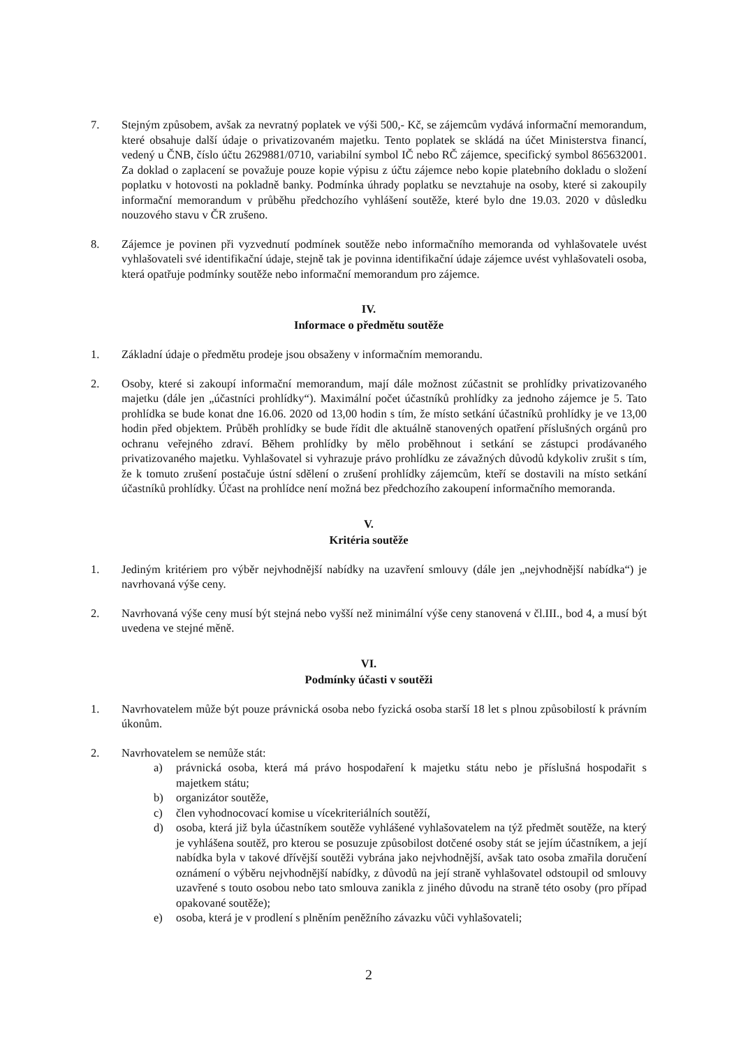7. Stejným způsobem, avšak za nevratný poplatek ve výši 500,- Kč, se zájemcům vydává informační memorandum, které obsahuje další údaje o privatizovaném majetku. Tento poplatek se skládá na účet Ministerstva financí, vedený u ČNB, číslo účtu 2629881/0710, variabilní symbol IČ nebo RČ zájemce, specifický symbol 865632001. Za doklad o zaplacení se považuje pouze kopie výpisu z účtu zájemce nebo kopie platebního dokladu o složení poplatku v hotovosti na pokladně banky. Podmínka úhrady poplatku se nevztahuje na osoby, které si zakoupily informační memorandum v průběhu předchozího vyhlášení soutěže, které bylo dne 19.03. 2020 v důsledku nouzového stavu v ČR zrušeno.
8. Zájemce je povinen při vyzvednutí podmínek soutěže nebo informačního memoranda od vyhlašovatele uvést vyhlašovateli své identifikační údaje, stejně tak je povinna identifikační údaje zájemce uvést vyhlašovateli osoba, která opatřuje podmínky soutěže nebo informační memorandum pro zájemce.
IV.
Informace o předmětu soutěže
1. Základní údaje o předmětu prodeje jsou obsaženy v informačním memorandu.
2. Osoby, které si zakoupí informační memorandum, mají dále možnost zúčastnit se prohlídky privatizovaného majetku (dále jen „účastníci prohlídky“). Maximální počet účastníků prohlídky za jednoho zájemce je 5. Tato prohlídka se bude konat dne 16.06. 2020 od 13,00 hodin s tím, že místo setkání účastníků prohlídky je ve 13,00 hodin před objektem. Průběh prohlídky se bude řídit dle aktuálně stanovených opatření příslušných orgánů pro ochranu veřejného zdraví. Během prohlídky by mělo proběhnout i setkání se zástupci prodávaného privatizovaného majetku. Vyhlašovatel si vyhrazuje právo prohlídku ze závažných důvodů kdykoliv zrušit s tím, že k tomuto zrušení postačuje ústní sdělení o zrušení prohlídky zájemcům, kteří se dostavili na místo setkání účastníků prohlídky. Účast na prohlídce není možná bez předchozího zakoupení informačního memoranda.
V.
Kritéria soutěže
1. Jediným kritériem pro výběr nejvhodnější nabídky na uzavření smlouvy (dále jen „nejvhodnější nabídka“) je navrhovaná výše ceny.
2. Navrhovaná výše ceny musí být stejná nebo vyšší než minimální výše ceny stanovená v čl.III., bod 4, a musí být uvedena ve stejné měně.
VI.
Podmínky účasti v soutěži
1. Navrhovatelem může být pouze právnická osoba nebo fyzická osoba starší 18 let s plnou způsobilostí k právním úkonům.
2. Navrhovatelem se nemůže stát:
a) právnická osoba, která má právo hospodaření k majetku státu nebo je příslušná hospodařit s majetkem státu;
b) organizátor soutěže,
c) člen vyhodnocovací komise u vícekriteriálních soutěží,
d) osoba, která již byla účastníkem soutěže vyhlášené vyhlašovatelem na týž předmět soutěže, na který je vyhlášena soutěž, pro kterou se posuzuje způsobilost dotčené osoby stát se jejím účastníkem, a její nabídka byla v takové dřívější soutěži vybrána jako nejvhodnější, avšak tato osoba zmařila doručení oznámení o výběru nejvhodnější nabídky, z důvodů na její straně vyhlašovatel odstoupil od smlouvy uzavřené s touto osobou nebo tato smlouva zanikla z jiného důvodu na straně této osoby (pro případ opakované soutěže);
e) osoba, která je v prodlení s plněním peněžního závazku vůči vyhlašovateli;
2